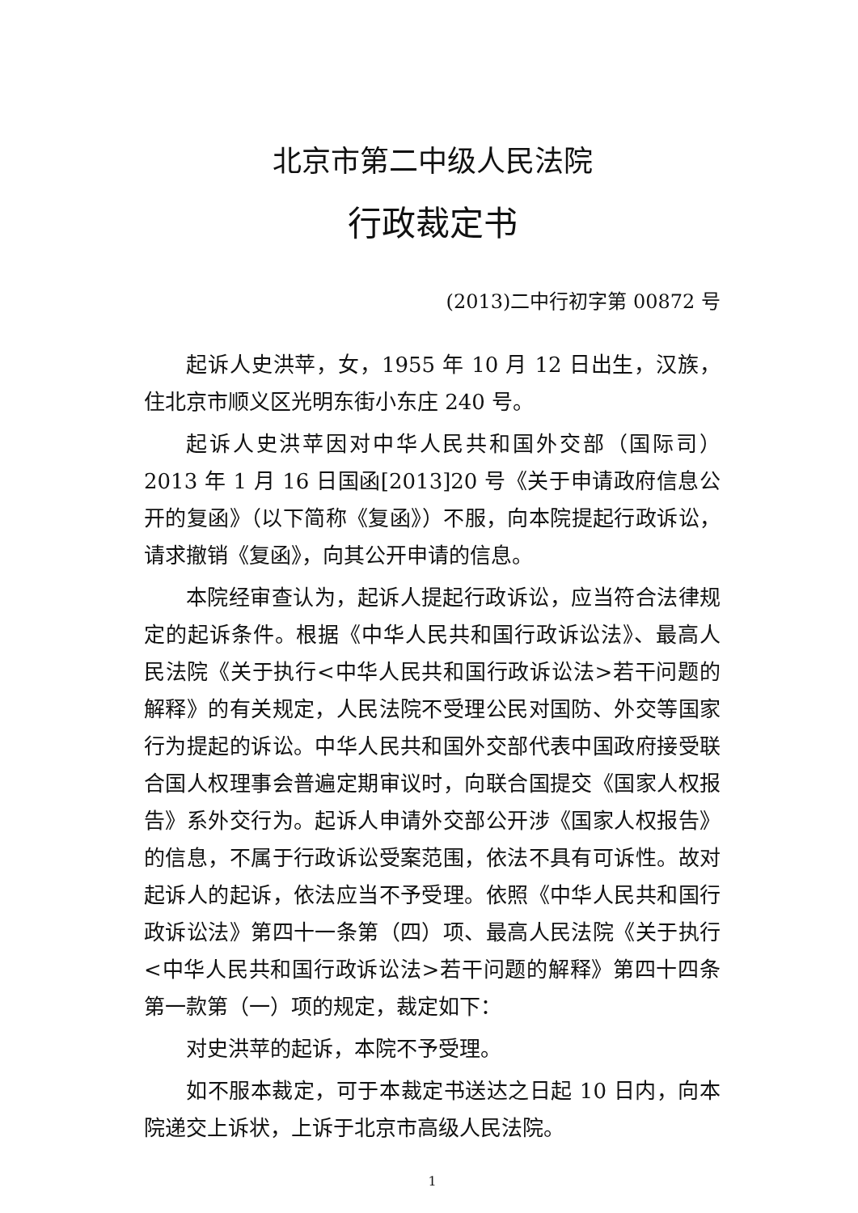北京市第二中级人民法院
行政裁定书
(2013)二中行初字第 00872 号
起诉人史洪苹，女，1955 年 10 月 12 日出生，汉族，住北京市顺义区光明东街小东庄 240 号。
起诉人史洪苹因对中华人民共和国外交部（国际司）2013 年 1 月 16 日国函[2013]20 号《关于申请政府信息公开的复函》（以下简称《复函》）不服，向本院提起行政诉讼，请求撤销《复函》，向其公开申请的信息。
本院经审查认为，起诉人提起行政诉讼，应当符合法律规定的起诉条件。根据《中华人民共和国行政诉讼法》、最高人民法院《关于执行<中华人民共和国行政诉讼法>若干问题的解释》的有关规定，人民法院不受理公民对国防、外交等国家行为提起的诉讼。中华人民共和国外交部代表中国政府接受联合国人权理事会普遍定期审议时，向联合国提交《国家人权报告》系外交行为。起诉人申请外交部公开涉《国家人权报告》的信息，不属于行政诉讼受案范围，依法不具有可诉性。故对起诉人的起诉，依法应当不予受理。依照《中华人民共和国行政诉讼法》第四十一条第（四）项、最高人民法院《关于执行<中华人民共和国行政诉讼法>若干问题的解释》第四十四条第一款第（一）项的规定，裁定如下：
对史洪苹的起诉，本院不予受理。
如不服本裁定，可于本裁定书送达之日起 10 日内，向本院递交上诉状，上诉于北京市高级人民法院。
1